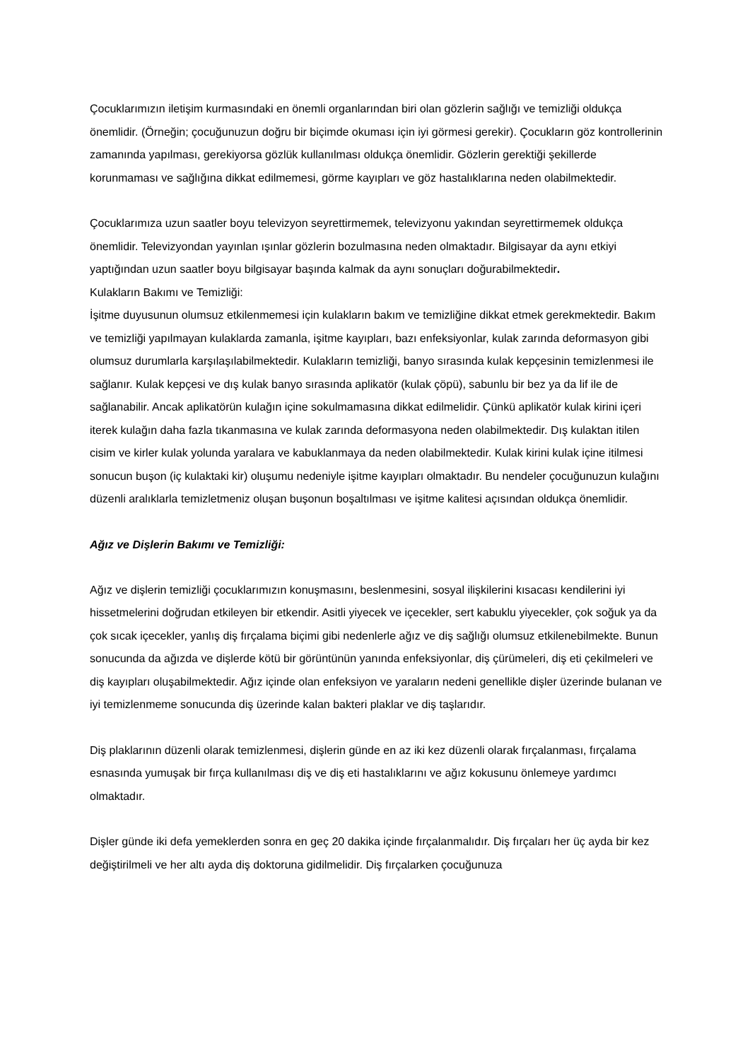Çocuklarımızın iletişim kurmasındaki en önemli organlarından biri olan gözlerin sağlığı ve temizliği oldukça önemlidir. (Örneğin; çocuğunuzun doğru bir biçimde okuması için iyi görmesi gerekir). Çocukların göz kontrollerinin zamanında yapılması, gerekiyorsa gözlük kullanılması oldukça önemlidir. Gözlerin gerektiği şekillerde korunmaması ve sağlığına dikkat edilmemesi, görme kayıpları ve göz hastalıklarına neden olabilmektedir.
Çocuklarımıza uzun saatler boyu televizyon seyrettirmemek, televizyonu yakından seyrettirmemek oldukça önemlidir. Televizyondan yayınlan ışınlar gözlerin bozulmasına neden olmaktadır. Bilgisayar da aynı etkiyi yaptığından uzun saatler boyu bilgisayar başında kalmak da aynı sonuçları doğurabilmektedir.
Kulakların Bakımı ve Temizliği:
İşitme duyusunun olumsuz etkilenmemesi için kulakların bakım ve temizliğine dikkat etmek gerekmektedir. Bakım ve temizliği yapılmayan kulaklarda zamanla, işitme kayıpları, bazı enfeksiyonlar, kulak zarında deformasyon gibi olumsuz durumlarla karşılaşılabilmektedir. Kulakların temizliği, banyo sırasında kulak kepçesinin temizlenmesi ile sağlanır. Kulak kepçesi ve dış kulak banyo sırasında aplikatör (kulak çöpü), sabunlu bir bez ya da lif ile de sağlanabilir. Ancak aplikatörün kulağın içine sokulmamasına dikkat edilmelidir. Çünkü aplikatör kulak kirini içeri iterek kulağın daha fazla tıkanmasına ve kulak zarında deformasyona neden olabilmektedir. Dış kulaktan itilen cisim ve kirler kulak yolunda yaralara ve kabuklanmaya da neden olabilmektedir. Kulak kirini kulak içine itilmesi sonucun buşon (iç kulaktaki kir) oluşumu nedeniyle işitme kayıpları olmaktadır. Bu nendeler çocuğunuzun kulağını düzenli aralıklarla temizletmeniz oluşan buşonun boşaltılması ve işitme kalitesi açısından oldukça önemlidir.
Ağız ve Dişlerin Bakımı ve Temizliği:
Ağız ve dişlerin temizliği çocuklarımızın konuşmasını, beslenmesini, sosyal ilişkilerini kısacası kendilerini iyi hissetmelerini doğrudan etkileyen bir etkendir. Asitli yiyecek ve içecekler, sert kabuklu yiyecekler, çok soğuk ya da çok sıcak içecekler, yanlış diş fırçalama biçimi gibi nedenlerle ağız ve diş sağlığı olumsuz etkilenebilmekte. Bunun sonucunda da ağızda ve dişlerde kötü bir görüntünün yanında enfeksiyonlar, diş çürümeleri, diş eti çekilmeleri ve diş kayıpları oluşabilmektedir. Ağız içinde olan enfeksiyon ve yaraların nedeni genellikle dişler üzerinde bulanan ve iyi temizlenmeme sonucunda diş üzerinde kalan bakteri plaklar ve diş taşlarıdır.
Diş plaklarının düzenli olarak temizlenmesi, dişlerin günde en az iki kez düzenli olarak fırçalanması, fırçalama esnasında yumuşak bir fırça kullanılması diş ve diş eti hastalıklarını ve ağız kokusunu önlemeye yardımcı olmaktadır.
Dişler günde iki defa yemeklerden sonra en geç 20 dakika içinde fırçalanmalıdır. Diş fırçaları her üç ayda bir kez değiştirilmeli ve her altı ayda diş doktoruna gidilmelidir. Diş fırçalarken çocuğunuza